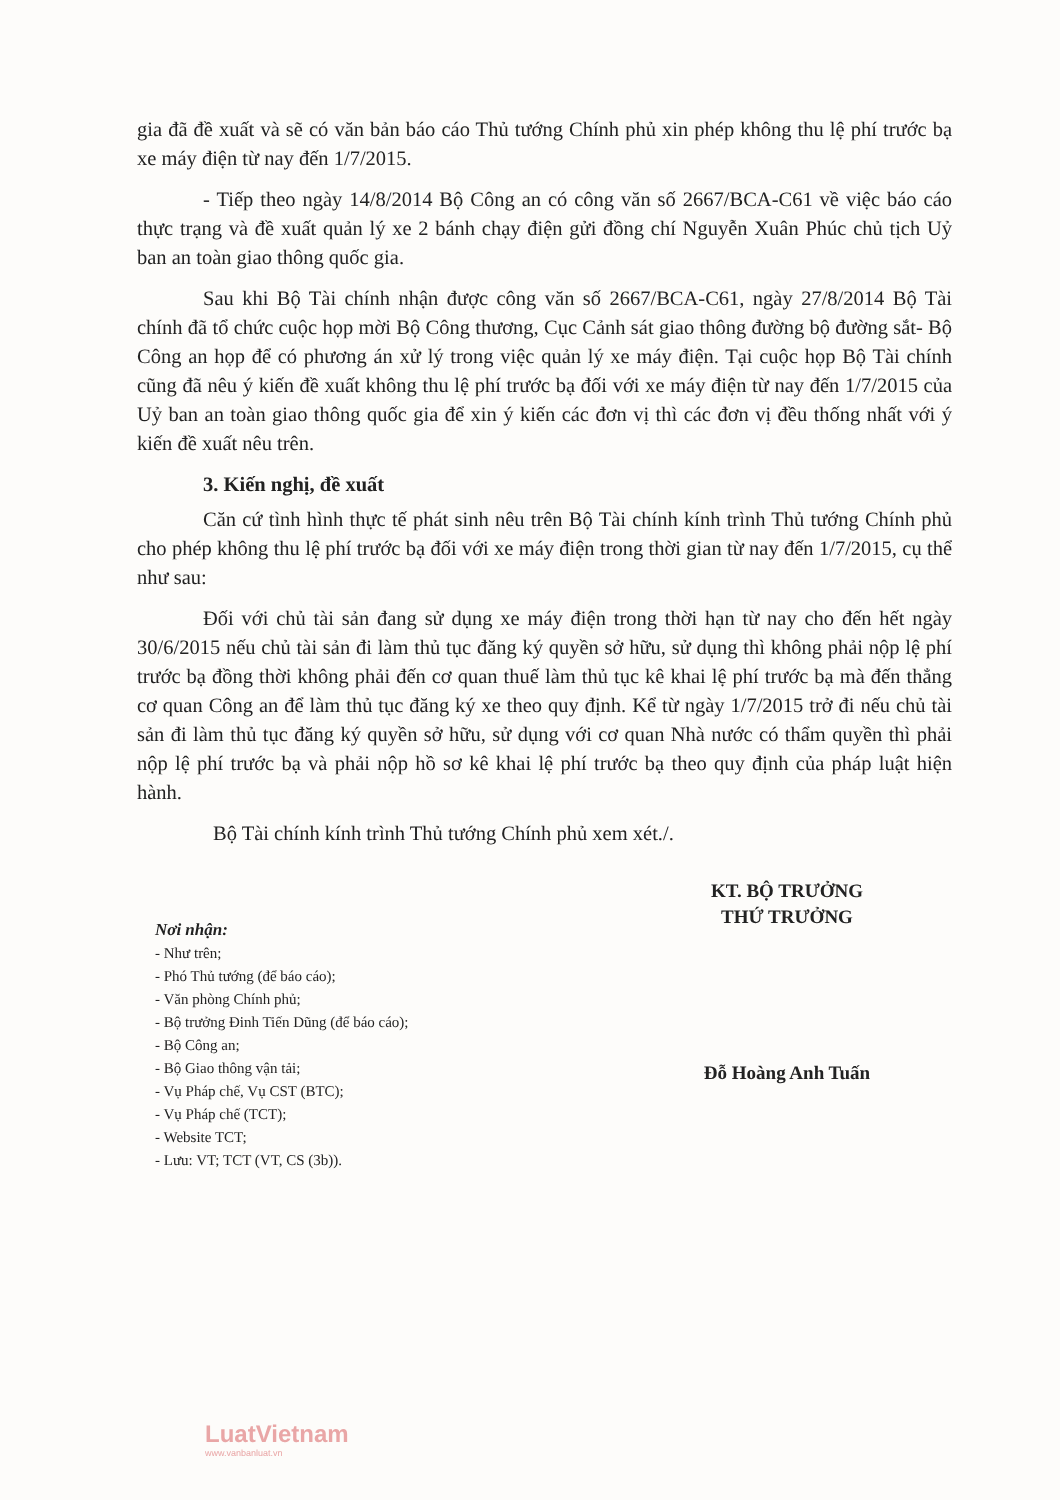gia đã đề xuất và sẽ có văn bản báo cáo Thủ tướng Chính phủ xin phép không thu lệ phí trước bạ xe máy điện từ nay đến 1/7/2015.
- Tiếp theo ngày 14/8/2014 Bộ Công an có công văn số 2667/BCA-C61 về việc báo cáo thực trạng và đề xuất quản lý xe 2 bánh chạy điện gửi đồng chí Nguyễn Xuân Phúc chủ tịch Uỷ ban an toàn giao thông quốc gia.
Sau khi Bộ Tài chính nhận được công văn số 2667/BCA-C61, ngày 27/8/2014 Bộ Tài chính đã tổ chức cuộc họp mời Bộ Công thương, Cục Cảnh sát giao thông đường bộ đường sắt- Bộ Công an họp để có phương án xử lý trong việc quản lý xe máy điện. Tại cuộc họp Bộ Tài chính cũng đã nêu ý kiến đề xuất không thu lệ phí trước bạ đối với xe máy điện từ nay đến 1/7/2015 của Uỷ ban an toàn giao thông quốc gia để xin ý kiến các đơn vị thì các đơn vị đều thống nhất với ý kiến đề xuất nêu trên.
3. Kiến nghị, đề xuất
Căn cứ tình hình thực tế phát sinh nêu trên Bộ Tài chính kính trình Thủ tướng Chính phủ cho phép không thu lệ phí trước bạ đối với xe máy điện trong thời gian từ nay đến 1/7/2015, cụ thể như sau:
Đối với chủ tài sản đang sử dụng xe máy điện trong thời hạn từ nay cho đến hết ngày 30/6/2015 nếu chủ tài sản đi làm thủ tục đăng ký quyền sở hữu, sử dụng thì không phải nộp lệ phí trước bạ đồng thời không phải đến cơ quan thuế làm thủ tục kê khai lệ phí trước bạ mà đến thẳng cơ quan Công an để làm thủ tục đăng ký xe theo quy định. Kể từ ngày 1/7/2015 trở đi nếu chủ tài sản đi làm thủ tục đăng ký quyền sở hữu, sử dụng với cơ quan Nhà nước có thẩm quyền thì phải nộp lệ phí trước bạ và phải nộp hồ sơ kê khai lệ phí trước bạ theo quy định của pháp luật hiện hành.
Bộ Tài chính kính trình Thủ tướng Chính phủ xem xét./.
Nơi nhận:
- Như trên;
- Phó Thủ tướng (để báo cáo);
- Văn phòng Chính phủ;
- Bộ trưởng Đinh Tiến Dũng (để báo cáo);
- Bộ Công an;
- Bộ Giao thông vận tải;
- Vụ Pháp chế, Vụ CST (BTC);
- Vụ Pháp chế (TCT);
- Website TCT;
- Lưu: VT; TCT (VT, CS (3b)).
KT. BỘ TRƯỞNG
THỨ TRƯỞNG
Đỗ Hoàng Anh Tuấn
LuatVietnam
www.vanbanluat.vn